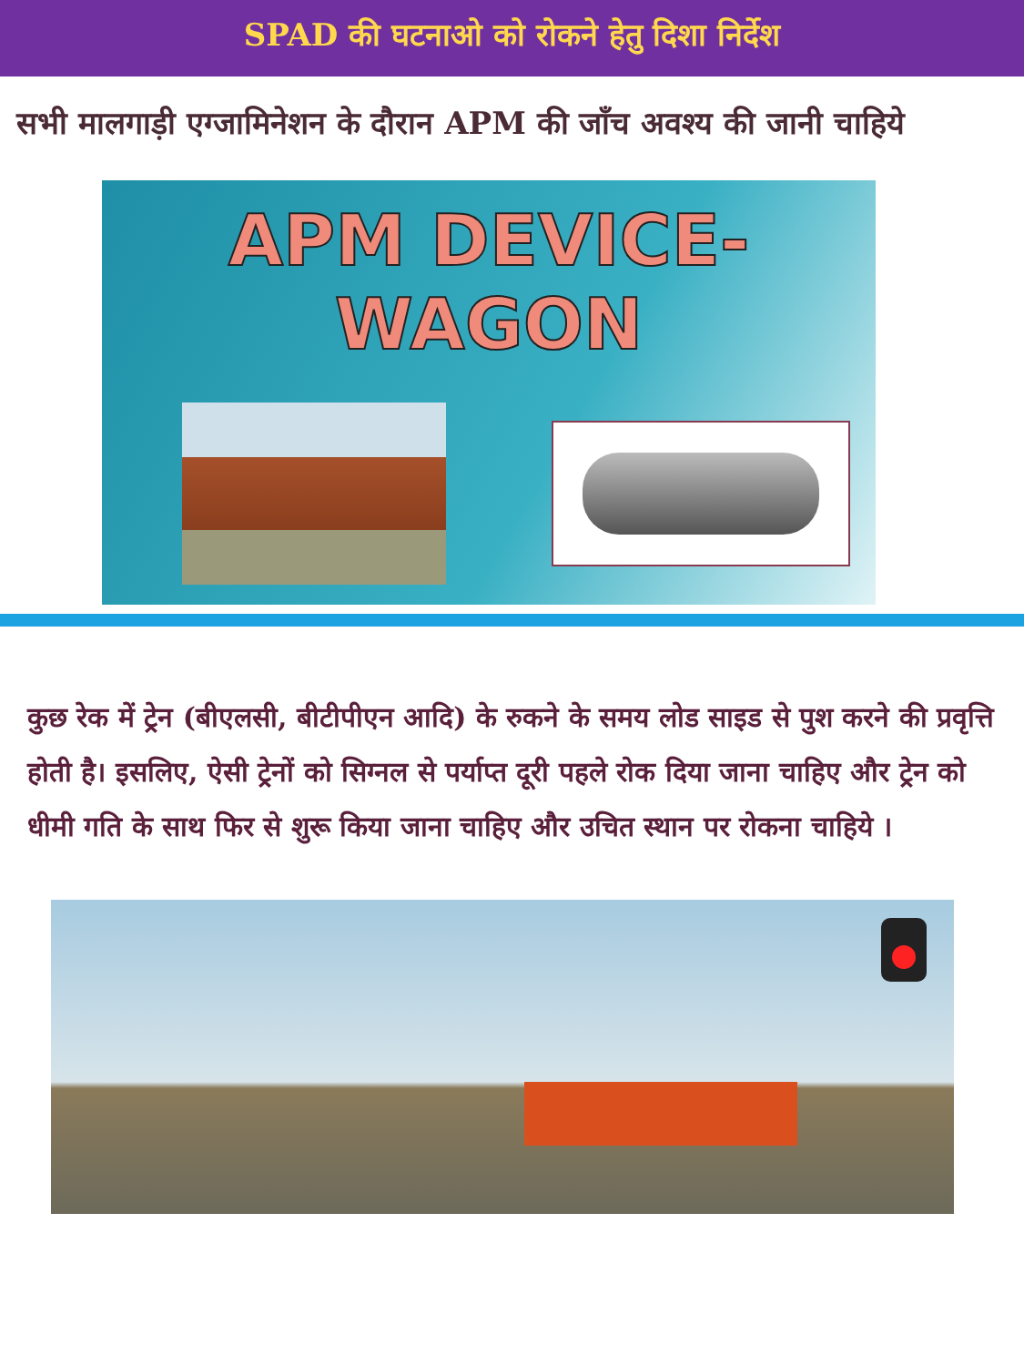SPAD की घटनाओ को रोकने हेतु दिशा निर्देश
सभी मालगाड़ी एग्जामिनेशन के दौरान APM की जाँच अवश्य की जानी चाहिये
APM DEVICE-
WAGON
कुछ रेक में ट्रेन (बीएलसी, बीटीपीएन आदि) के रुकने के समय लोड साइड से पुश करने की प्रवृत्ति होती है। इसलिए, ऐसी ट्रेनों को सिग्नल से पर्याप्त दूरी पहले रोक दिया जाना चाहिए और ट्रेन को धीमी गति के साथ फिर से शुरू किया जाना चाहिए और उचित स्थान पर रोकना चाहिये ।